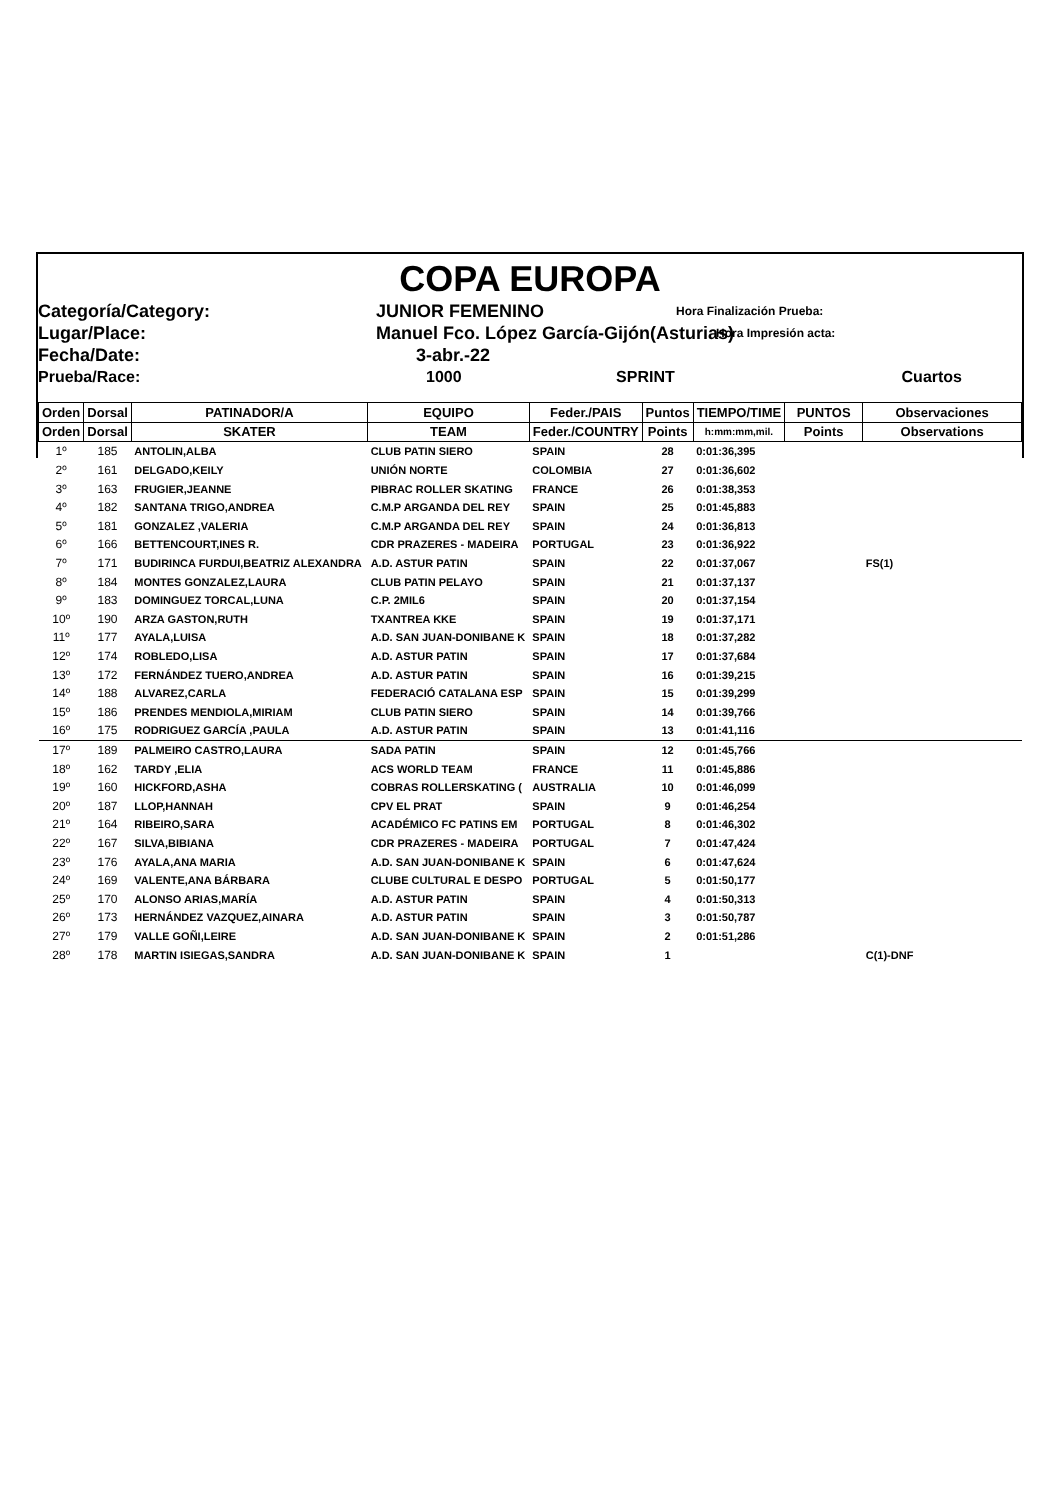COPA EUROPA
Categoría/Category:
JUNIOR FEMENINO
Hora Finalización Prueba:
Lugar/Place:
Manuel Fco. López García-Gijón(Asturias)
Hora Impresión acta:
Fecha/Date:
3-abr.-22
Prueba/Race:
1000 SPRINT
Cuartos
| Orden | Dorsal | PATINADOR/A | EQUIPO | Feder./PAIS | Puntos | TIEMPO/TIME | PUNTOS | Observaciones |
| --- | --- | --- | --- | --- | --- | --- | --- | --- |
| Orden | Dorsal | SKATER | TEAM | Feder./COUNTRY | Points | h:mm:mm,mil. | Points | Observations |
| 1º | 185 | ANTOLIN,ALBA | CLUB PATIN SIERO | SPAIN | 28 | 0:01:36,395 | | |
| 2º | 161 | DELGADO,KEILY | UNIÓN NORTE | COLOMBIA | 27 | 0:01:36,602 | | |
| 3º | 163 | FRUGIER,JEANNE | PIBRAC ROLLER SKATING | FRANCE | 26 | 0:01:38,353 | | |
| 4º | 182 | SANTANA TRIGO,ANDREA | C.M.P ARGANDA DEL REY | SPAIN | 25 | 0:01:45,883 | | |
| 5º | 181 | GONZALEZ ,VALERIA | C.M.P ARGANDA DEL REY | SPAIN | 24 | 0:01:36,813 | | |
| 6º | 166 | BETTENCOURT,INES R. | CDR PRAZERES - MADEIRA | PORTUGAL | 23 | 0:01:36,922 | | |
| 7º | 171 | BUDIRINCA FURDUI,BEATRIZ ALEXANDRA | A.D. ASTUR PATIN | SPAIN | 22 | 0:01:37,067 | | FS(1) |
| 8º | 184 | MONTES GONZALEZ,LAURA | CLUB PATIN PELAYO | SPAIN | 21 | 0:01:37,137 | | |
| 9º | 183 | DOMINGUEZ TORCAL,LUNA | C.P. 2MIL6 | SPAIN | 20 | 0:01:37,154 | | |
| 10º | 190 | ARZA GASTON,RUTH | TXANTREA KKE | SPAIN | 19 | 0:01:37,171 | | |
| 11º | 177 | AYALA,LUISA | A.D. SAN JUAN-DONIBANE K | SPAIN | 18 | 0:01:37,282 | | |
| 12º | 174 | ROBLEDO,LISA | A.D. ASTUR PATIN | SPAIN | 17 | 0:01:37,684 | | |
| 13º | 172 | FERNÁNDEZ TUERO,ANDREA | A.D. ASTUR PATIN | SPAIN | 16 | 0:01:39,215 | | |
| 14º | 188 | ALVAREZ,CARLA | FEDERACIÓ CATALANA ESP | SPAIN | 15 | 0:01:39,299 | | |
| 15º | 186 | PRENDES MENDIOLA,MIRIAM | CLUB PATIN SIERO | SPAIN | 14 | 0:01:39,766 | | |
| 16º | 175 | RODRIGUEZ GARCÍA ,PAULA | A.D. ASTUR PATIN | SPAIN | 13 | 0:01:41,116 | | |
| 17º | 189 | PALMEIRO CASTRO,LAURA | SADA PATIN | SPAIN | 12 | 0:01:45,766 | | |
| 18º | 162 | TARDY ,ELIA | ACS WORLD TEAM | FRANCE | 11 | 0:01:45,886 | | |
| 19º | 160 | HICKFORD,ASHA | COBRAS ROLLERSKATING ( | AUSTRALIA | 10 | 0:01:46,099 | | |
| 20º | 187 | LLOP,HANNAH | CPV EL PRAT | SPAIN | 9 | 0:01:46,254 | | |
| 21º | 164 | RIBEIRO,SARA | ACADÉMICO FC PATINS EM | PORTUGAL | 8 | 0:01:46,302 | | |
| 22º | 167 | SILVA,BIBIANA | CDR PRAZERES - MADEIRA | PORTUGAL | 7 | 0:01:47,424 | | |
| 23º | 176 | AYALA,ANA MARIA | A.D. SAN JUAN-DONIBANE K | SPAIN | 6 | 0:01:47,624 | | |
| 24º | 169 | VALENTE,ANA BÁRBARA | CLUBE CULTURAL E DESPO | PORTUGAL | 5 | 0:01:50,177 | | |
| 25º | 170 | ALONSO ARIAS,MARÍA | A.D. ASTUR PATIN | SPAIN | 4 | 0:01:50,313 | | |
| 26º | 173 | HERNÁNDEZ VAZQUEZ,AINARA | A.D. ASTUR PATIN | SPAIN | 3 | 0:01:50,787 | | |
| 27º | 179 | VALLE GOÑI,LEIRE | A.D. SAN JUAN-DONIBANE K | SPAIN | 2 | 0:01:51,286 | | |
| 28º | 178 | MARTIN ISIEGAS,SANDRA | A.D. SAN JUAN-DONIBANE K | SPAIN | 1 | | | C(1)-DNF |